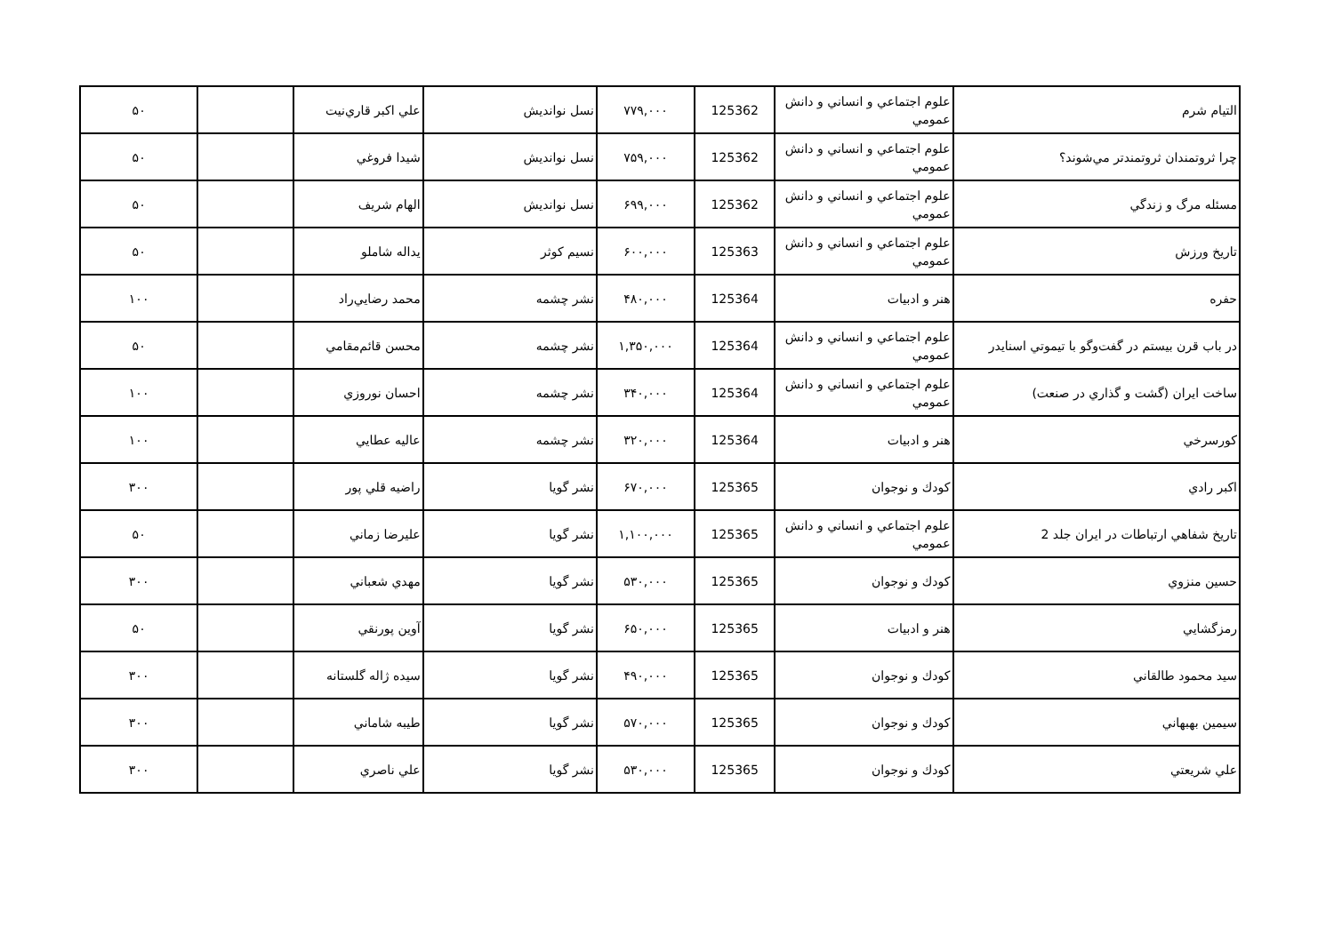| التيام شرم | علوم اجتماعي و انساني و دانش عمومي | 125362 | ۷۷۹,۰۰۰ | نسل نوانديش | علي اكبر قاري‌نيت | | ۵۰ |
| چرا ثروتمندان ثروتمندتر مي‌شوند؟ | علوم اجتماعي و انساني و دانش عمومي | 125362 | ۷۵۹,۰۰۰ | نسل نوانديش | شيدا فروغي | | ۵۰ |
| مسئله مرگ و زندگي | علوم اجتماعي و انساني و دانش عمومي | 125362 | ۶۹۹,۰۰۰ | نسل نوانديش | الهام شريف | | ۵۰ |
| تاريخ ورزش | علوم اجتماعي و انساني و دانش عمومي | 125363 | ۶۰۰,۰۰۰ | نسيم كوثر | يداله شاملو | | ۵۰ |
| حفره | هنر و ادبيات | 125364 | ۴۸۰,۰۰۰ | نشر چشمه | محمد رضايي‌راد | | ۱۰۰ |
| در باب قرن بيستم در گفت‌وگو با تيموتي اسنايدر | علوم اجتماعي و انساني و دانش عمومي | 125364 | ۱,۳۵۰,۰۰۰ | نشر چشمه | محسن قائم‌مقامي | | ۵۰ |
| ساخت ايران (گشت و گذاري در صنعت) | علوم اجتماعي و انساني و دانش عمومي | 125364 | ۳۴۰,۰۰۰ | نشر چشمه | احسان نوروزي | | ۱۰۰ |
| كورسرخي | هنر و ادبيات | 125364 | ۳۲۰,۰۰۰ | نشر چشمه | عاليه عطايي | | ۱۰۰ |
| اكبر رادي | كودك و نوجوان | 125365 | ۶۷۰,۰۰۰ | نشر گويا | راضيه قلي پور | | ۳۰۰ |
| تاريخ شفاهي ارتباطات در ايران جلد 2 | علوم اجتماعي و انساني و دانش عمومي | 125365 | ۱,۱۰۰,۰۰۰ | نشر گويا | عليرضا زماني | | ۵۰ |
| حسين منزوي | كودك و نوجوان | 125365 | ۵۳۰,۰۰۰ | نشر گويا | مهدي شعباني | | ۳۰۰ |
| رمزگشايي | هنر و ادبيات | 125365 | ۶۵۰,۰۰۰ | نشر گويا | آوين پورنقي | | ۵۰ |
| سيد محمود طالقاني | كودك و نوجوان | 125365 | ۴۹۰,۰۰۰ | نشر گويا | سيده ژاله گلستانه | | ۳۰۰ |
| سيمين بهبهاني | كودك و نوجوان | 125365 | ۵۷۰,۰۰۰ | نشر گويا | طيبه شاماني | | ۳۰۰ |
| علي شريعتي | كودك و نوجوان | 125365 | ۵۳۰,۰۰۰ | نشر گويا | علي ناصري | | ۳۰۰ |